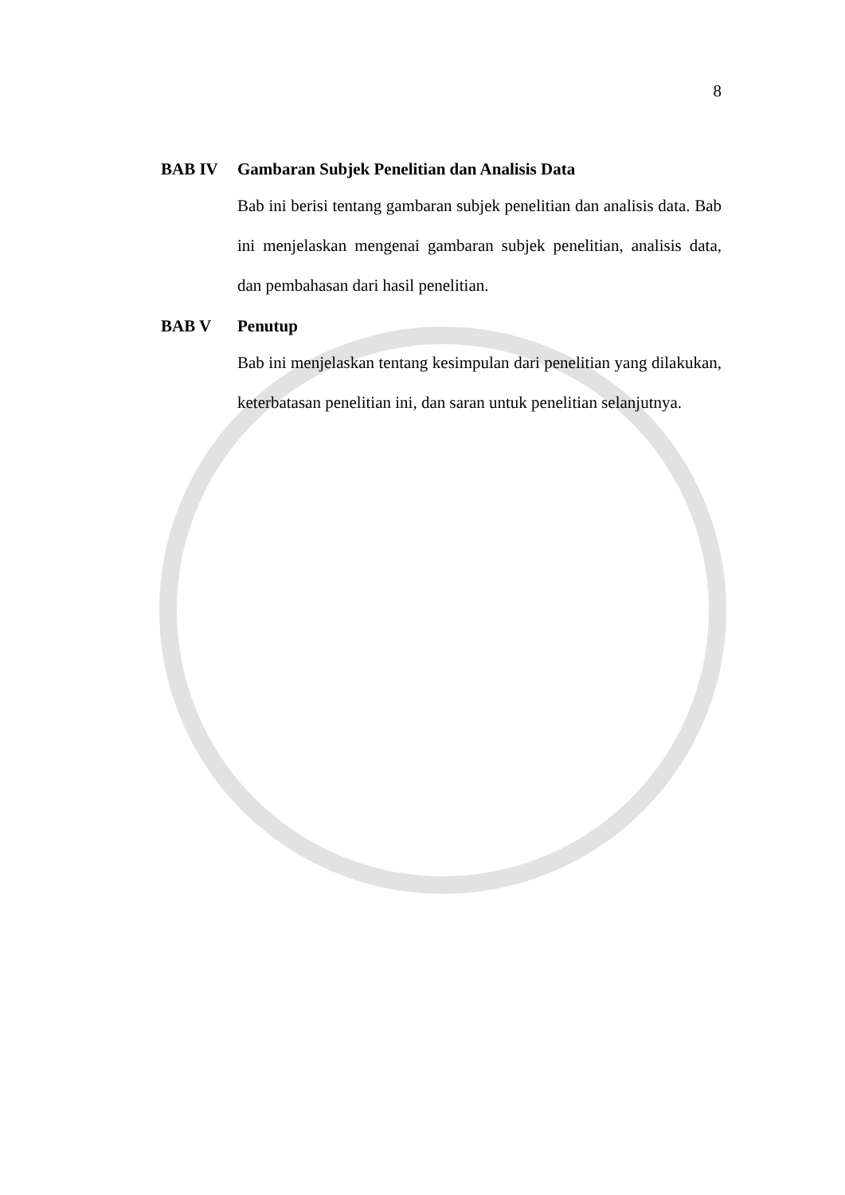8
BAB IV Gambaran Subjek Penelitian dan Analisis Data
Bab ini berisi tentang gambaran subjek penelitian dan analisis data. Bab ini menjelaskan mengenai gambaran subjek penelitian, analisis data, dan pembahasan dari hasil penelitian.
BAB V Penutup
Bab ini menjelaskan tentang kesimpulan dari penelitian yang dilakukan, keterbatasan penelitian ini, dan saran untuk penelitian selanjutnya.